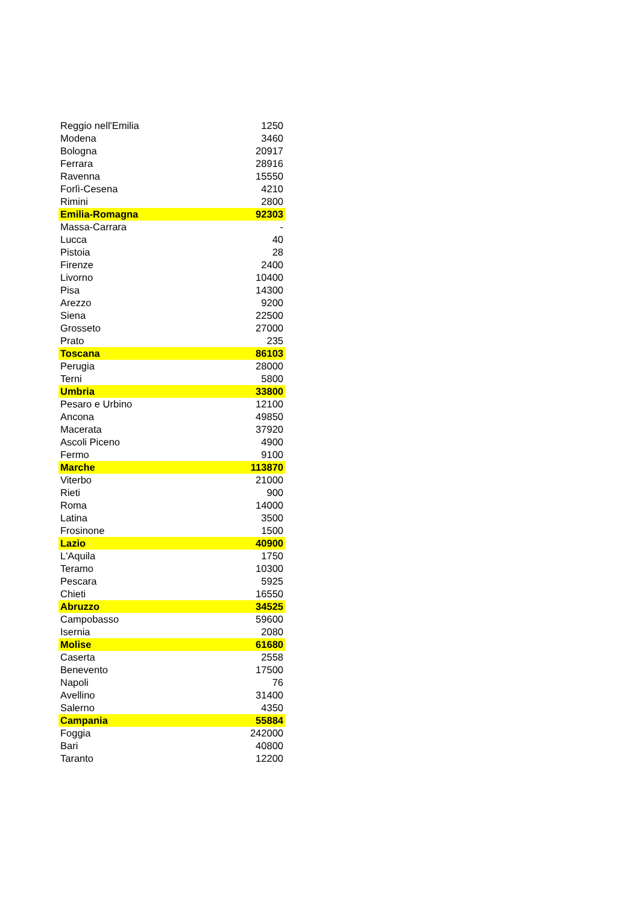| Reggio nell'Emilia | 1250 |
| Modena | 3460 |
| Bologna | 20917 |
| Ferrara | 28916 |
| Ravenna | 15550 |
| Forlì-Cesena | 4210 |
| Rimini | 2800 |
| Emilia-Romagna | 92303 |
| Massa-Carrara | - |
| Lucca | 40 |
| Pistoia | 28 |
| Firenze | 2400 |
| Livorno | 10400 |
| Pisa | 14300 |
| Arezzo | 9200 |
| Siena | 22500 |
| Grosseto | 27000 |
| Prato | 235 |
| Toscana | 86103 |
| Perugia | 28000 |
| Terni | 5800 |
| Umbria | 33800 |
| Pesaro e Urbino | 12100 |
| Ancona | 49850 |
| Macerata | 37920 |
| Ascoli Piceno | 4900 |
| Fermo | 9100 |
| Marche | 113870 |
| Viterbo | 21000 |
| Rieti | 900 |
| Roma | 14000 |
| Latina | 3500 |
| Frosinone | 1500 |
| Lazio | 40900 |
| L'Aquila | 1750 |
| Teramo | 10300 |
| Pescara | 5925 |
| Chieti | 16550 |
| Abruzzo | 34525 |
| Campobasso | 59600 |
| Isernia | 2080 |
| Molise | 61680 |
| Caserta | 2558 |
| Benevento | 17500 |
| Napoli | 76 |
| Avellino | 31400 |
| Salerno | 4350 |
| Campania | 55884 |
| Foggia | 242000 |
| Bari | 40800 |
| Taranto | 12200 |